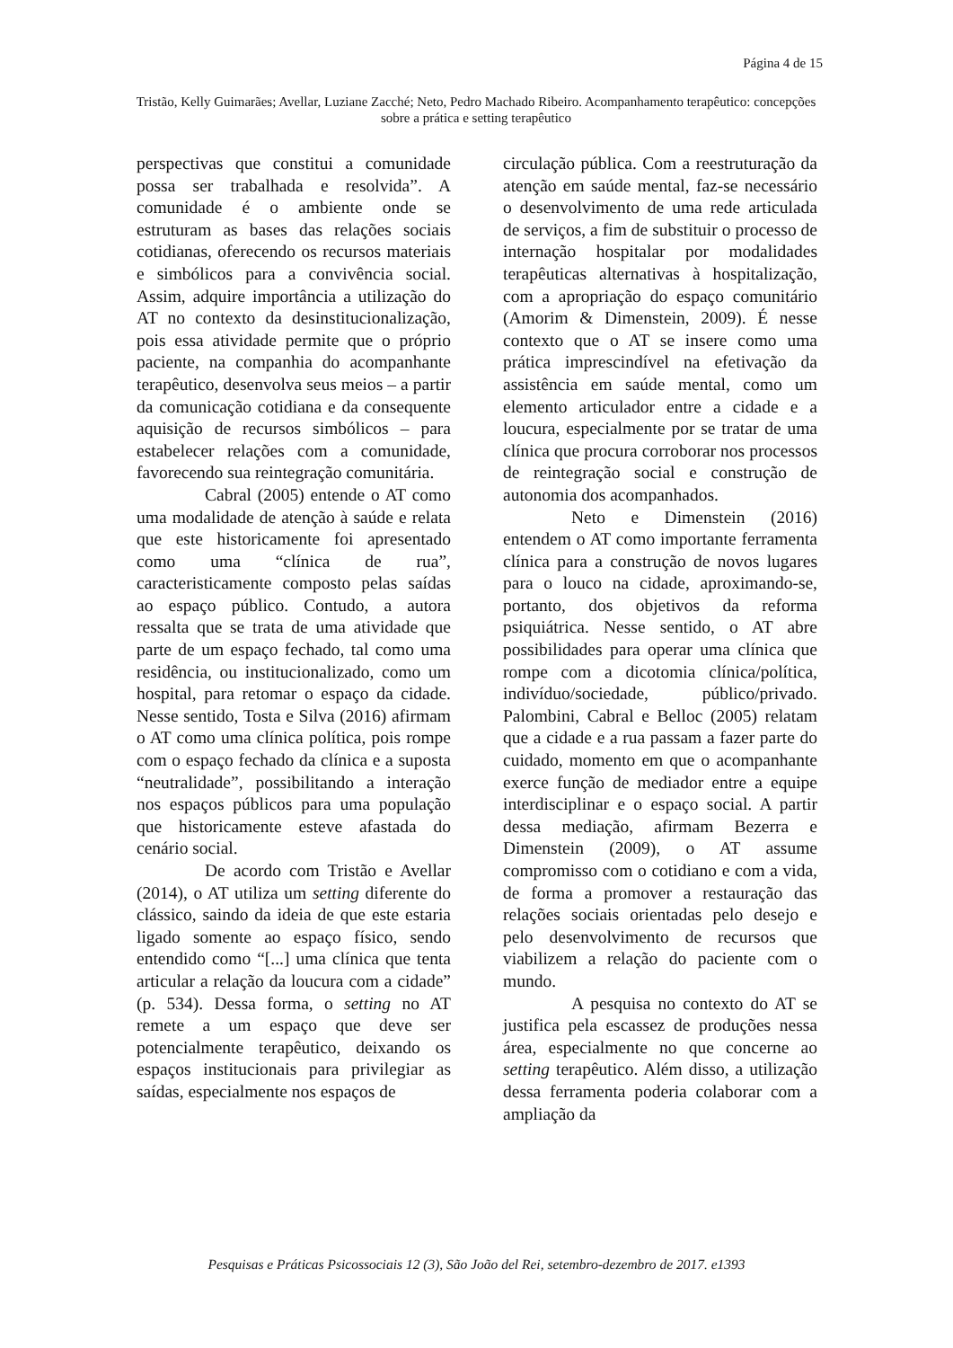Página 4 de 15
Tristão, Kelly Guimarães; Avellar, Luziane Zacché; Neto, Pedro Machado Ribeiro. Acompanhamento terapêutico: concepções sobre a prática e setting terapêutico
perspectivas que constitui a comunidade possa ser trabalhada e resolvida”. A comunidade é o ambiente onde se estruturam as bases das relações sociais cotidianas, oferecendo os recursos materiais e simbólicos para a convivência social. Assim, adquire importância a utilização do AT no contexto da desinstitucionalização, pois essa atividade permite que o próprio paciente, na companhia do acompanhante terapêutico, desenvolva seus meios – a partir da comunicação cotidiana e da consequente aquisição de recursos simbólicos – para estabelecer relações com a comunidade, favorecendo sua reintegração comunitária.
Cabral (2005) entende o AT como uma modalidade de atenção à saúde e relata que este historicamente foi apresentado como uma “clínica de rua”, caracteristicamente composto pelas saídas ao espaço público. Contudo, a autora ressalta que se trata de uma atividade que parte de um espaço fechado, tal como uma residência, ou institucionalizado, como um hospital, para retomar o espaço da cidade. Nesse sentido, Tosta e Silva (2016) afirmam o AT como uma clínica política, pois rompe com o espaço fechado da clínica e a suposta “neutralidade”, possibilitando a interação nos espaços públicos para uma população que historicamente esteve afastada do cenário social.
De acordo com Tristão e Avellar (2014), o AT utiliza um setting diferente do clássico, saindo da ideia de que este estaria ligado somente ao espaço físico, sendo entendido como “[...] uma clínica que tenta articular a relação da loucura com a cidade” (p. 534). Dessa forma, o setting no AT remete a um espaço que deve ser potencialmente terapêutico, deixando os espaços institucionais para privilegiar as saídas, especialmente nos espaços de
circulação pública. Com a reestruturação da atenção em saúde mental, faz-se necessário o desenvolvimento de uma rede articulada de serviços, a fim de substituir o processo de internação hospitalar por modalidades terapêuticas alternativas à hospitalização, com a apropriação do espaço comunitário (Amorim & Dimenstein, 2009). É nesse contexto que o AT se insere como uma prática imprescindível na efetivação da assistência em saúde mental, como um elemento articulador entre a cidade e a loucura, especialmente por se tratar de uma clínica que procura corroborar nos processos de reintegração social e construção de autonomia dos acompanhados.
Neto e Dimenstein (2016) entendem o AT como importante ferramenta clínica para a construção de novos lugares para o louco na cidade, aproximando-se, portanto, dos objetivos da reforma psiquiátrica. Nesse sentido, o AT abre possibilidades para operar uma clínica que rompe com a dicotomia clínica/política, indivíduo/sociedade, público/privado. Palombini, Cabral e Belloc (2005) relatam que a cidade e a rua passam a fazer parte do cuidado, momento em que o acompanhante exerce função de mediador entre a equipe interdisciplinar e o espaço social. A partir dessa mediação, afirmam Bezerra e Dimenstein (2009), o AT assume compromisso com o cotidiano e com a vida, de forma a promover a restauração das relações sociais orientadas pelo desejo e pelo desenvolvimento de recursos que viabilizem a relação do paciente com o mundo.
A pesquisa no contexto do AT se justifica pela escassez de produções nessa área, especialmente no que concerne ao setting terapêutico. Além disso, a utilização dessa ferramenta poderia colaborar com a ampliação da
Pesquisas e Práticas Psicossociais 12 (3), São João del Rei, setembro-dezembro de 2017. e1393